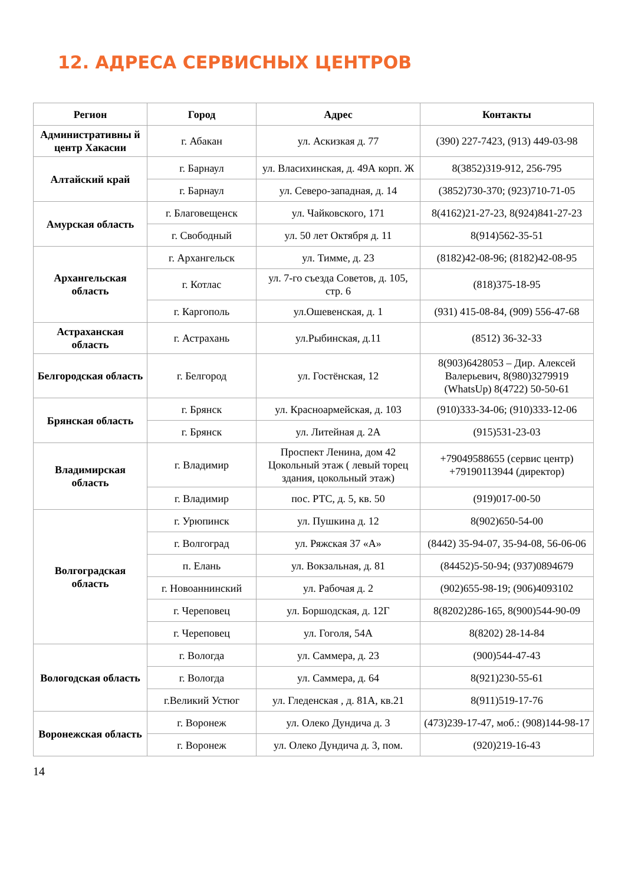12. АДРЕСА СЕРВИСНЫХ ЦЕНТРОВ
| Регион | Город | Адрес | Контакты |
| --- | --- | --- | --- |
| Административны й центр Хакасии | г. Абакан | ул. Аскизкая д. 77 | (390) 227-7423, (913) 449-03-98 |
| Алтайский край | г. Барнаул | ул. Власихинская, д. 49А корп. Ж | 8(3852)319-912, 256-795 |
| | г. Барнаул | ул. Северо-западная, д. 14 | (3852)730-370; (923)710-71-05 |
| Амурская область | г. Благовещенск | ул. Чайковского, 171 | 8(4162)21-27-23, 8(924)841-27-23 |
| | г. Свободный | ул. 50 лет Октября д. 11 | 8(914)562-35-51 |
| Архангельская область | г. Архангельск | ул. Тимме, д. 23 | (8182)42-08-96; (8182)42-08-95 |
| | г. Котлас | ул. 7-го съезда Советов, д. 105, стр. 6 | (818)375-18-95 |
| | г. Каргополь | ул.Ошевенская, д. 1 | (931) 415-08-84, (909) 556-47-68 |
| Астраханская область | г. Астрахань | ул.Рыбинская, д.11 | (8512) 36-32-33 |
| Белгородская область | г. Белгород | ул. Гостёнская, 12 | 8(903)6428053 – Дир. Алексей Валерьевич, 8(980)3279919 (WhatsUp) 8(4722) 50-50-61 |
| Брянская область | г. Брянск | ул. Красноармейская, д. 103 | (910)333-34-06; (910)333-12-06 |
| | г. Брянск | ул. Литейная д. 2А | (915)531-23-03 |
| Владимирская область | г. Владимир | Проспект Ленина, дом 42 Цокольный этаж ( левый торец здания, цокольный этаж) | +79049588655 (сервис центр) +79190113944 (директор) |
| | г. Владимир | пос. РТС, д. 5, кв. 50 | (919)017-00-50 |
| Волгоградская область | г. Урюпинск | ул. Пушкина д. 12 | 8(902)650-54-00 |
| | г. Волгоград | ул. Ряжская 37 «А» | (8442) 35-94-07, 35-94-08, 56-06-06 |
| | п. Елань | ул. Вокзальная, д. 81 | (84452)5-50-94; (937)0894679 |
| | г. Новоаннинский | ул. Рабочая д. 2 | (902)655-98-19; (906)4093102 |
| | г. Череповец | ул. Боршодская, д. 12Г | 8(8202)286-165, 8(900)544-90-09 |
| | г. Череповец | ул. Гоголя, 54А | 8(8202) 28-14-84 |
| Вологодская область | г. Вологда | ул. Саммера, д. 23 | (900)544-47-43 |
| | г. Вологда | ул. Саммера, д. 64 | 8(921)230-55-61 |
| | г.Великий Устюг | ул. Гледенская , д. 81А, кв.21 | 8(911)519-17-76 |
| Воронежская область | г. Воронеж | ул. Олеко Дундича д. 3 | (473)239-17-47, моб.: (908)144-98-17 |
| | г. Воронеж | ул. Олеко Дундича д. 3, пом. | (920)219-16-43 |
14